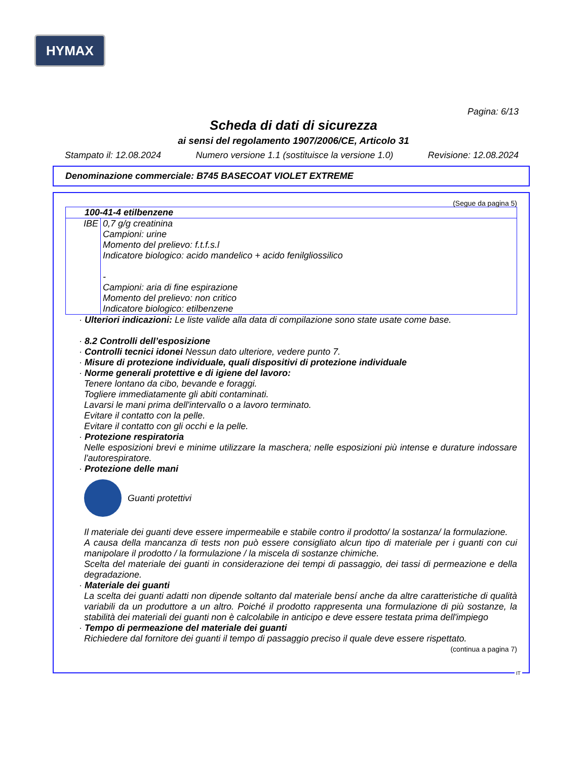HYMAX
Pagina: 6/13
Scheda di dati di sicurezza
ai sensi del regolamento 1907/2006/CE, Articolo 31
Stampato il: 12.08.2024 Numero versione 1.1 (sostituisce la versione 1.0) Revisione: 12.08.2024
Denominazione commerciale: B745 BASECOAT VIOLET EXTREME
(Segue da pagina 5)
| 100-41-4 etilbenzene | |
| IBE | 0,7 g/g creatinina Campioni: urine Momento del prelievo: f.t.f.s.l Indicatore biologico: acido mandelico + acido fenilgliossilico - Campioni: aria di fine espirazione Momento del prelievo: non critico Indicatore biologico: etilbenzene |
· Ulteriori indicazioni: Le liste valide alla data di compilazione sono state usate come base.
· 8.2 Controlli dell’esposizione
· Controlli tecnici idonei Nessun dato ulteriore, vedere punto 7.
· Misure di protezione individuale, quali dispositivi di protezione individuale
· Norme generali protettive e di igiene del lavoro:
Tenere lontano da cibo, bevande e foraggi.
Togliere immediatamente gli abiti contaminati.
Lavarsi le mani prima dell'intervallo o a lavoro terminato.
Evitare il contatto con la pelle.
Evitare il contatto con gli occhi e la pelle.
· Protezione respiratoria
Nelle esposizioni brevi e minime utilizzare la maschera; nelle esposizioni più intense e durature indossare l'autorespiratore.
· Protezione delle mani
Guanti protettivi
Il materiale dei guanti deve essere impermeabile e stabile contro il prodotto/ la sostanza/ la formulazione.
A causa della mancanza di tests non può essere consigliato alcun tipo di materiale per i guanti con cui manipolare il prodotto / la formulazione / la miscela di sostanze chimiche.
Scelta del materiale dei guanti in considerazione dei tempi di passaggio, dei tassi di permeazione e della degradazione.
· Materiale dei guanti
La scelta dei guanti adatti non dipende soltanto dal materiale bensí anche da altre caratteristiche di qualità variabili da un produttore a un altro. Poiché il prodotto rappresenta una formulazione di più sostanze, la stabilità dei materiali dei guanti non è calcolabile in anticipo e deve essere testata prima dell'impiego
· Tempo di permeazione del materiale dei guanti
Richiedere dal fornitore dei guanti il tempo di passaggio preciso il quale deve essere rispettato.
(continua a pagina 7)
IT